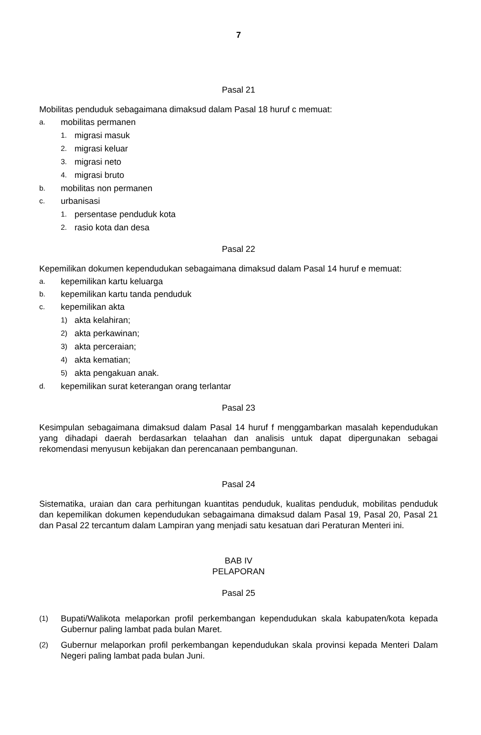7
Pasal 21
Mobilitas penduduk sebagaimana dimaksud dalam Pasal 18 huruf c memuat:
a. mobilitas permanen
1. migrasi masuk
2. migrasi keluar
3. migrasi neto
4. migrasi bruto
b. mobilitas non permanen
c. urbanisasi
1. persentase penduduk kota
2. rasio kota dan desa
Pasal 22
Kepemilikan dokumen kependudukan sebagaimana dimaksud dalam Pasal 14 huruf e memuat:
a. kepemilikan kartu keluarga
b. kepemilikan kartu tanda penduduk
c. kepemilikan akta
1) akta kelahiran;
2) akta perkawinan;
3) akta perceraian;
4) akta kematian;
5) akta pengakuan anak.
d. kepemilikan surat keterangan orang terlantar
Pasal 23
Kesimpulan sebagaimana dimaksud dalam Pasal 14 huruf f menggambarkan masalah kependudukan yang dihadapi daerah berdasarkan telaahan dan analisis untuk dapat dipergunakan sebagai rekomendasi menyusun kebijakan dan perencanaan pembangunan.
Pasal 24
Sistematika, uraian dan cara perhitungan kuantitas penduduk, kualitas penduduk, mobilitas penduduk dan kepemilikan dokumen kependudukan sebagaimana dimaksud dalam Pasal 19, Pasal 20, Pasal 21 dan Pasal 22 tercantum dalam Lampiran yang menjadi satu kesatuan dari Peraturan Menteri ini.
BAB IV
PELAPORAN
Pasal 25
(1)
Bupati/Walikota melaporkan profil perkembangan kependudukan skala kabupaten/kota kepada Gubernur paling lambat pada bulan Maret.
(2)
Gubernur melaporkan profil perkembangan kependudukan skala provinsi kepada Menteri Dalam Negeri paling lambat pada bulan Juni.